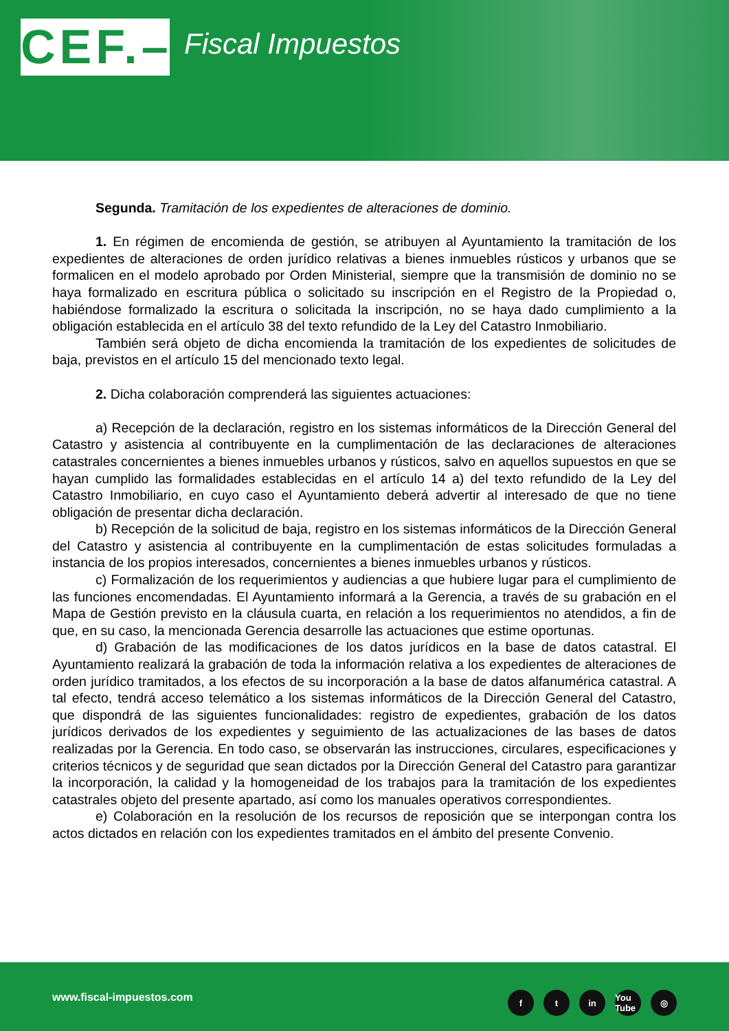CEF.–
Fiscal Impuestos
Segunda. Tramitación de los expedientes de alteraciones de dominio.
1. En régimen de encomienda de gestión, se atribuyen al Ayuntamiento la tramitación de los expedientes de alteraciones de orden jurídico relativas a bienes inmuebles rústicos y urbanos que se formalicen en el modelo aprobado por Orden Ministerial, siempre que la transmisión de dominio no se haya formalizado en escritura pública o solicitado su inscripción en el Registro de la Propiedad o, habiéndose formalizado la escritura o solicitada la inscripción, no se haya dado cumplimiento a la obligación establecida en el artículo 38 del texto refundido de la Ley del Catastro Inmobiliario.
También será objeto de dicha encomienda la tramitación de los expedientes de solicitudes de baja, previstos en el artículo 15 del mencionado texto legal.
2. Dicha colaboración comprenderá las siguientes actuaciones:
a) Recepción de la declaración, registro en los sistemas informáticos de la Dirección General del Catastro y asistencia al contribuyente en la cumplimentación de las declaraciones de alteraciones catastrales concernientes a bienes inmuebles urbanos y rústicos, salvo en aquellos supuestos en que se hayan cumplido las formalidades establecidas en el artículo 14 a) del texto refundido de la Ley del Catastro Inmobiliario, en cuyo caso el Ayuntamiento deberá advertir al interesado de que no tiene obligación de presentar dicha declaración.
b) Recepción de la solicitud de baja, registro en los sistemas informáticos de la Dirección General del Catastro y asistencia al contribuyente en la cumplimentación de estas solicitudes formuladas a instancia de los propios interesados, concernientes a bienes inmuebles urbanos y rústicos.
c) Formalización de los requerimientos y audiencias a que hubiere lugar para el cumplimiento de las funciones encomendadas. El Ayuntamiento informará a la Gerencia, a través de su grabación en el Mapa de Gestión previsto en la cláusula cuarta, en relación a los requerimientos no atendidos, a fin de que, en su caso, la mencionada Gerencia desarrolle las actuaciones que estime oportunas.
d) Grabación de las modificaciones de los datos jurídicos en la base de datos catastral. El Ayuntamiento realizará la grabación de toda la información relativa a los expedientes de alteraciones de orden jurídico tramitados, a los efectos de su incorporación a la base de datos alfanumérica catastral. A tal efecto, tendrá acceso telemático a los sistemas informáticos de la Dirección General del Catastro, que dispondrá de las siguientes funcionalidades: registro de expedientes, grabación de los datos jurídicos derivados de los expedientes y seguimiento de las actualizaciones de las bases de datos realizadas por la Gerencia. En todo caso, se observarán las instrucciones, circulares, especificaciones y criterios técnicos y de seguridad que sean dictados por la Dirección General del Catastro para garantizar la incorporación, la calidad y la homogeneidad de los trabajos para la tramitación de los expedientes catastrales objeto del presente apartado, así como los manuales operativos correspondientes.
e) Colaboración en la resolución de los recursos de reposición que se interpongan contra los actos dictados en relación con los expedientes tramitados en el ámbito del presente Convenio.
www.fiscal-impuestos.com ft in You Tube ◎